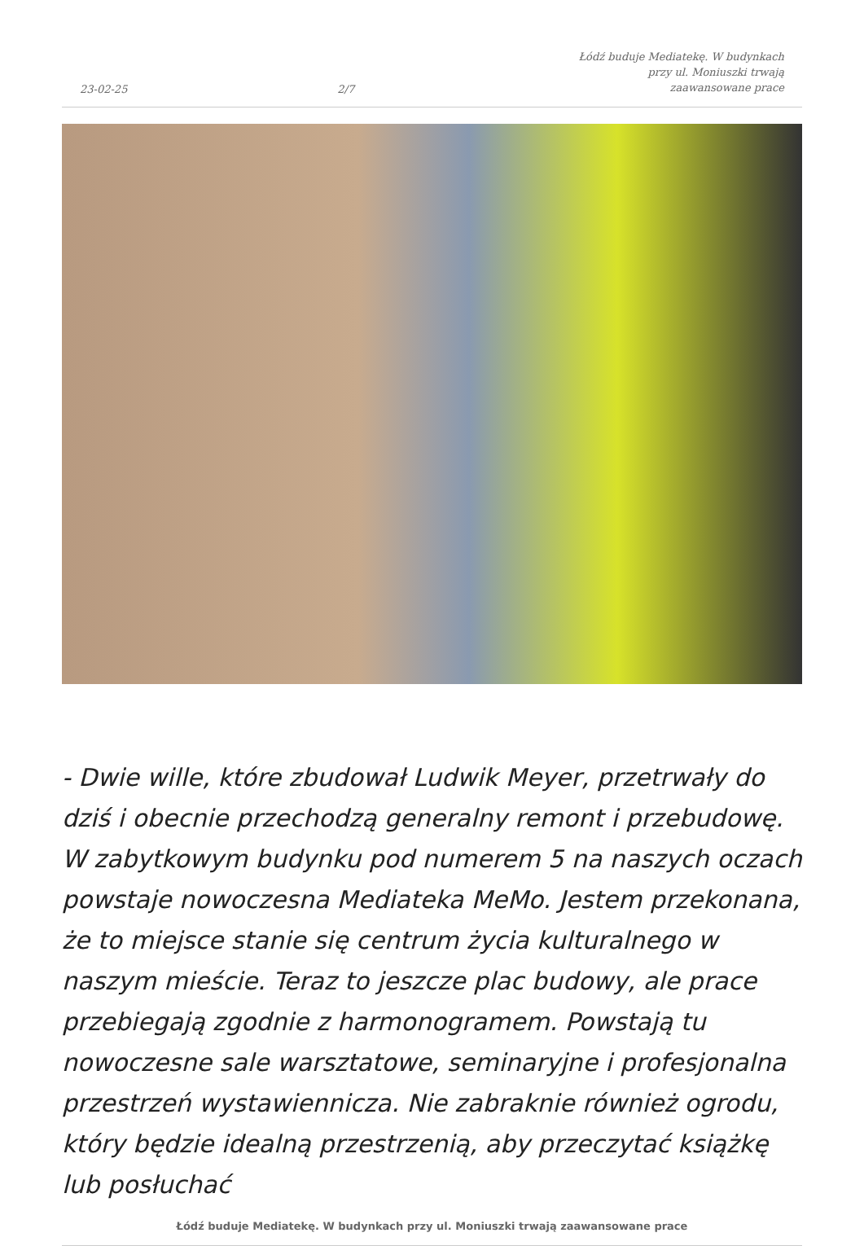23-02-25 2/7 Łódź buduje Mediatekę. W budynkach przy ul. Moniuszki trwają zaawansowane prace
- Dwie wille, które zbudował Ludwik Meyer, przetrwały do dziś i obecnie przechodzą generalny remont i przebudowę. W zabytkowym budynku pod numerem 5 na naszych oczach powstaje nowoczesna Mediateka MeMo. Jestem przekonana, że to miejsce stanie się centrum życia kulturalnego w naszym mieście. Teraz to jeszcze plac budowy, ale prace przebiegają zgodnie z harmonogramem. Powstają tu nowoczesne sale warsztatowe, seminaryjne i profesjonalna przestrzeń wystawiennicza. Nie zabraknie również ogrodu, który będzie idealną przestrzenią, aby przeczytać książkę lub posłuchać
Łódź buduje Mediatekę. W budynkach przy ul. Moniuszki trwają zaawansowane prace